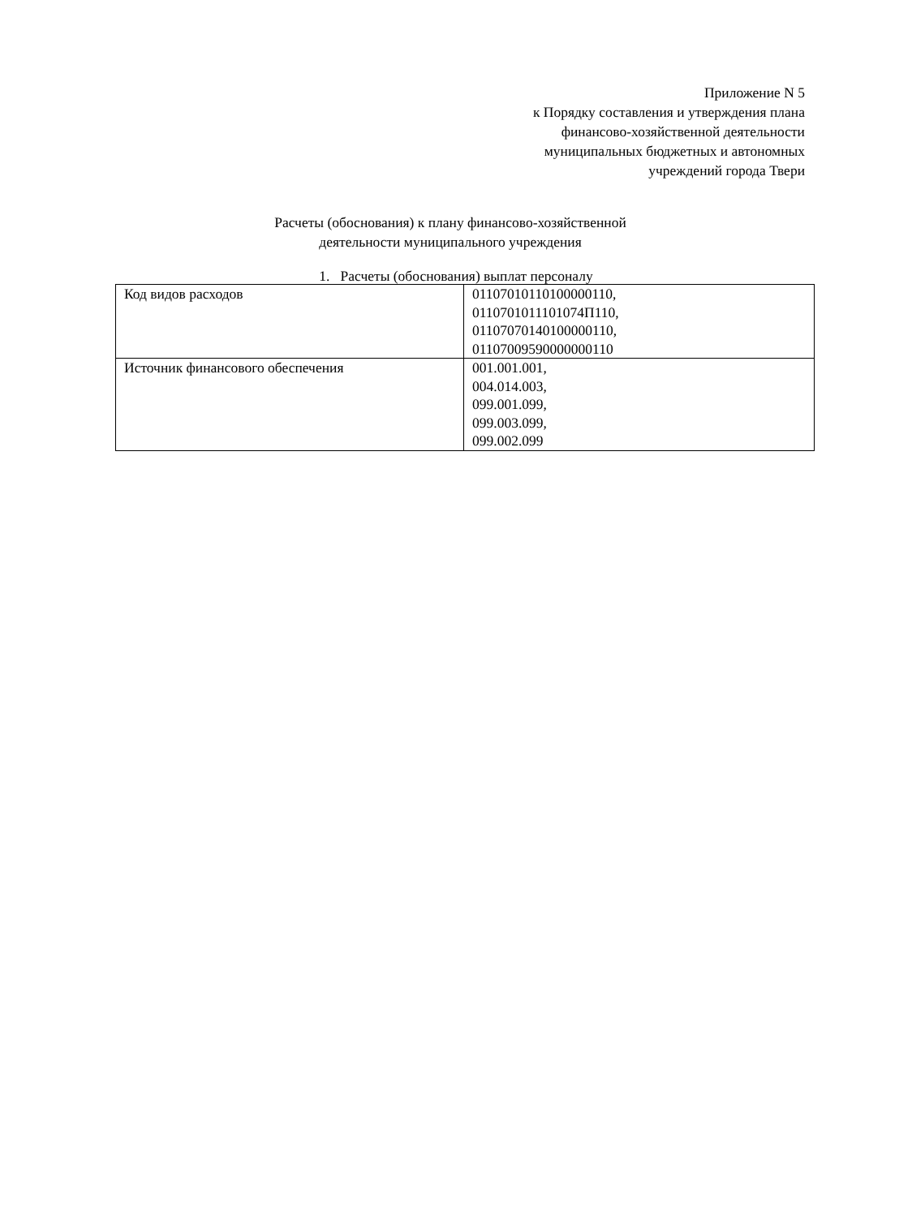Приложение N 5
к Порядку составления и утверждения плана
финансово-хозяйственной деятельности
муниципальных бюджетных и автономных
учреждений города Твери
Расчеты (обоснования) к плану финансово-хозяйственной
деятельности муниципального учреждения
1. Расчеты (обоснования) выплат персоналу
| Код видов расходов | 01107010110100000110, 0110701011101074П110, 01107070140100000110, 01107009590000000110 |
| Источник финансового обеспечения | 001.001.001, 004.014.003, 099.001.099, 099.003.099, 099.002.099 |